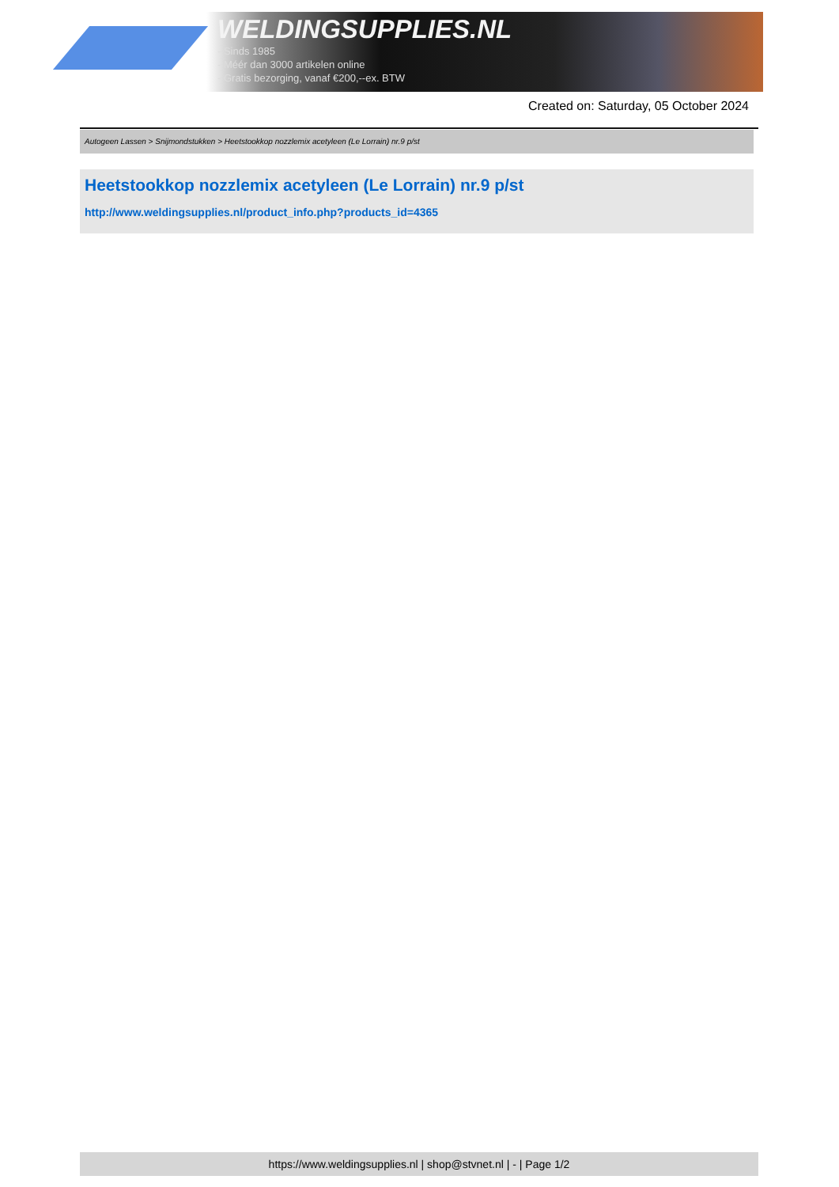WELDINGSUPPLIES.NL
- Sinds 1985
- Méér dan 3000 artikelen online
- Gratis bezorging, vanaf €200,--ex. BTW
Created on: Saturday, 05 October 2024
Autogeen Lassen > Snijmondstukken > Heetstookkop nozzlemix acetyleen (Le Lorrain) nr.9 p/st
Heetstookkop nozzlemix acetyleen (Le Lorrain) nr.9 p/st
http://www.weldingsupplies.nl/product_info.php?products_id=4365
https://www.weldingsupplies.nl | shop@stvnet.nl | - | Page 1/2